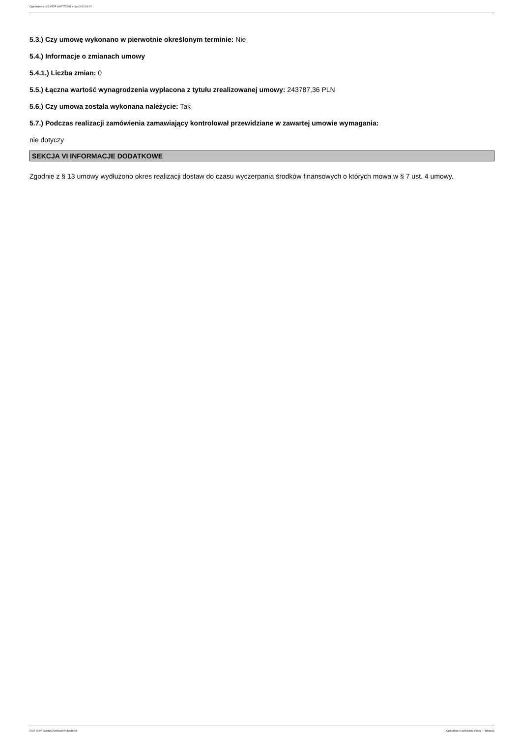Ogłoszenie nr 2022/BZP 00077772/01 z dnia 2022-03-07
5.3.) Czy umowę wykonano w pierwotnie określonym terminie: Nie
5.4.) Informacje o zmianach umowy
5.4.1.) Liczba zmian: 0
5.5.) Łączna wartość wynagrodzenia wypłacona z tytułu zrealizowanej umowy: 243787,36 PLN
5.6.) Czy umowa została wykonana należycie: Tak
5.7.) Podczas realizacji zamówienia zamawiający kontrolował przewidziane w zawartej umowie wymagania:
nie dotyczy
SEKCJA VI INFORMACJE DODATKOWE
Zgodnie z § 13 umowy wydłużono okres realizacji dostaw do czasu wyczerpania środków finansowych o których mowa w § 7 ust. 4 umowy.
2022-03-07 Biuletyn Zamówień Publicznych Ogłoszenie o wykonaniu umowy - - Dostawy